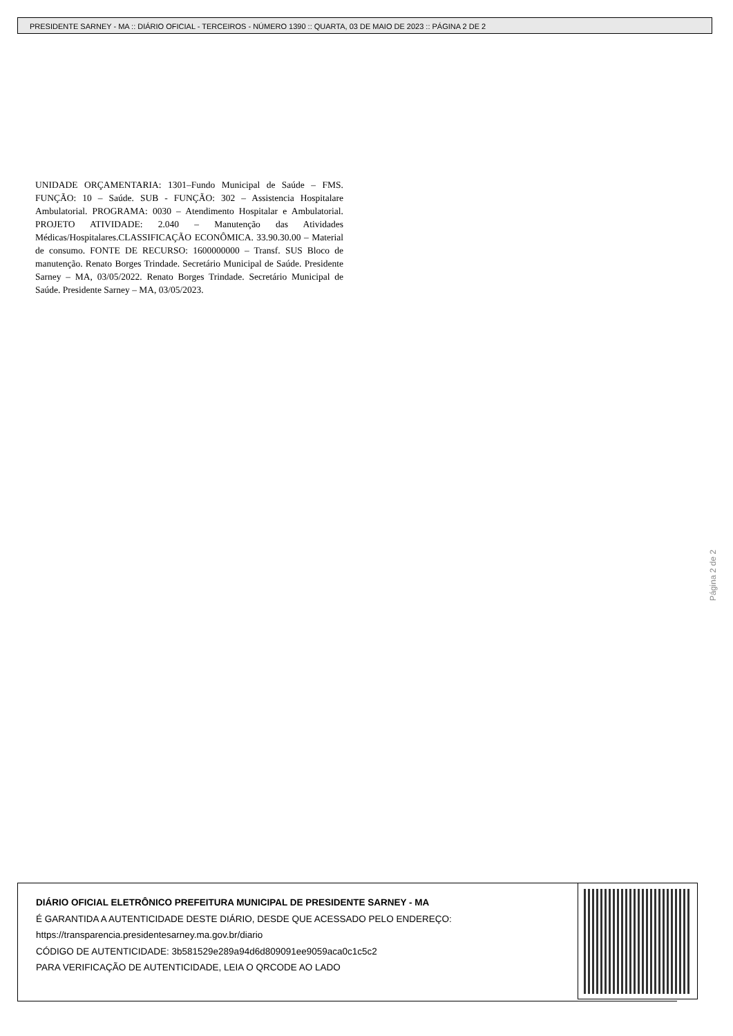PRESIDENTE SARNEY - MA :: DIÁRIO OFICIAL - TERCEIROS - NÚMERO 1390 :: QUARTA, 03 DE MAIO DE 2023 :: PÁGINA 2 DE 2
UNIDADE ORÇAMENTARIA: 1301–Fundo Municipal de Saúde – FMS. FUNÇÃO: 10 – Saúde. SUB - FUNÇÃO: 302 – Assistencia Hospitalare Ambulatorial. PROGRAMA: 0030 – Atendimento Hospitalar e Ambulatorial. PROJETO ATIVIDADE: 2.040 – Manutenção das Atividades Médicas/Hospitalares.CLASSIFICAÇÃO ECONÔMICA. 33.90.30.00 – Material de consumo. FONTE DE RECURSO: 1600000000 – Transf. SUS Bloco de manutenção. Renato Borges Trindade. Secretário Municipal de Saúde. Presidente Sarney – MA, 03/05/2022. Renato Borges Trindade. Secretário Municipal de Saúde. Presidente Sarney – MA, 03/05/2023.
Página 2 de 2
DIÁRIO OFICIAL ELETRÔNICO PREFEITURA MUNICIPAL DE PRESIDENTE SARNEY - MA
É GARANTIDA A AUTENTICIDADE DESTE DIÁRIO, DESDE QUE ACESSADO PELO ENDEREÇO:
https://transparencia.presidentesarney.ma.gov.br/diario
CÓDIGO DE AUTENTICIDADE: 3b581529e289a94d6d809091ee9059aca0c1c5c2
PARA VERIFICAÇÃO DE AUTENTICIDADE, LEIA O QRCODE AO LADO